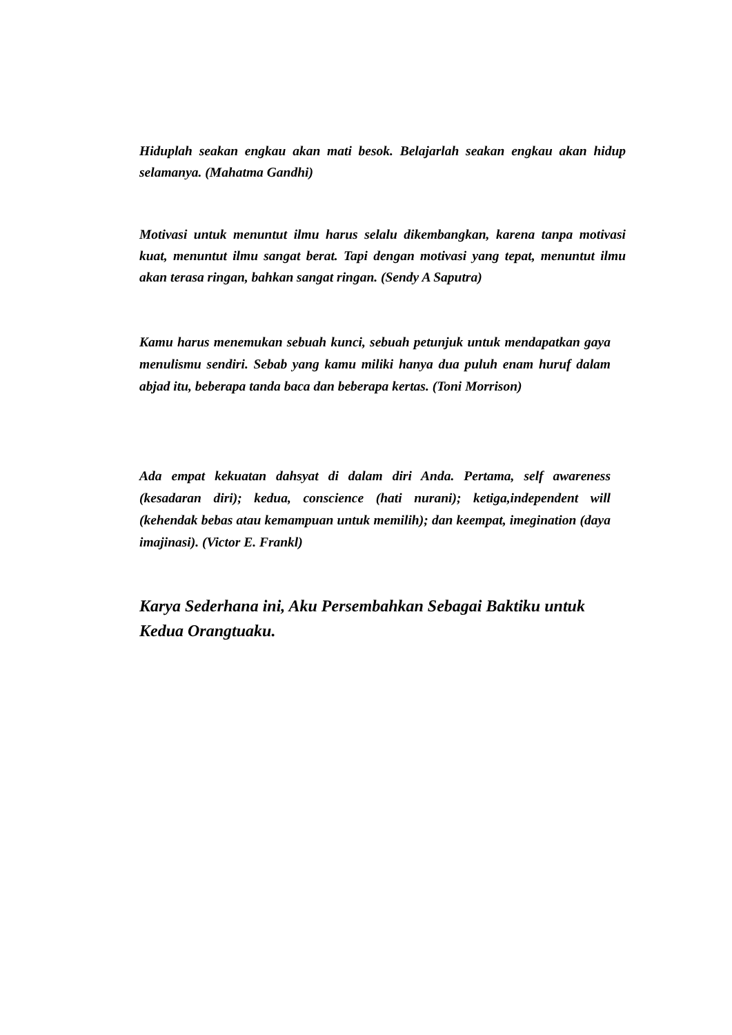Hiduplah seakan engkau akan mati besok. Belajarlah seakan engkau akan hidup selamanya. (Mahatma Gandhi)
Motivasi untuk menuntut ilmu harus selalu dikembangkan, karena tanpa motivasi kuat, menuntut ilmu sangat berat. Tapi dengan motivasi yang tepat, menuntut ilmu akan terasa ringan, bahkan sangat ringan. (Sendy A Saputra)
Kamu harus menemukan sebuah kunci, sebuah petunjuk untuk mendapatkan gaya menulismu sendiri. Sebab yang kamu miliki hanya dua puluh enam huruf dalam abjad itu, beberapa tanda baca dan beberapa kertas. (Toni Morrison)
Ada empat kekuatan dahsyat di dalam diri Anda. Pertama, self awareness (kesadaran diri); kedua, conscience (hati nurani); ketiga,independent will (kehendak bebas atau kemampuan untuk memilih); dan keempat, imegination (daya imajinasi). (Victor E. Frankl)
Karya Sederhana ini, Aku Persembahkan Sebagai Baktiku untuk Kedua Orangtuaku.